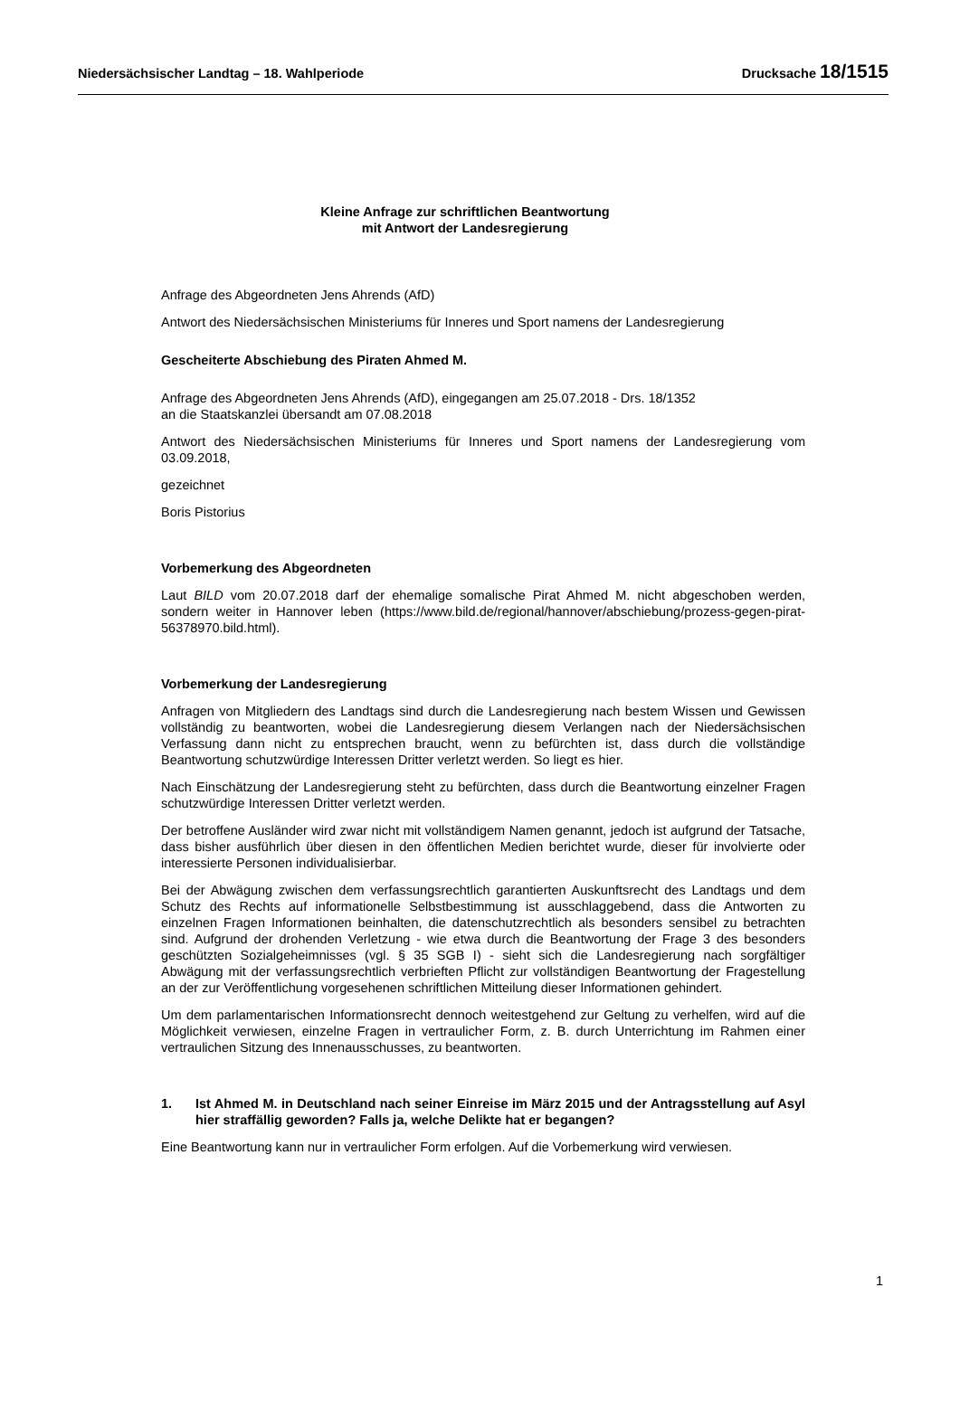Niedersächsischer Landtag – 18. Wahlperiode Drucksache 18/1515
Kleine Anfrage zur schriftlichen Beantwortung
mit Antwort der Landesregierung
Anfrage des Abgeordneten Jens Ahrends (AfD)
Antwort des Niedersächsischen Ministeriums für Inneres und Sport namens der Landesregierung
Gescheiterte Abschiebung des Piraten Ahmed M.
Anfrage des Abgeordneten Jens Ahrends (AfD), eingegangen am 25.07.2018 - Drs. 18/1352
an die Staatskanzlei übersandt am 07.08.2018
Antwort des Niedersächsischen Ministeriums für Inneres und Sport namens der Landesregierung vom 03.09.2018,
gezeichnet
Boris Pistorius
Vorbemerkung des Abgeordneten
Laut BILD vom 20.07.2018 darf der ehemalige somalische Pirat Ahmed M. nicht abgeschoben werden, sondern weiter in Hannover leben (https://www.bild.de/regional/hannover/abschiebung/prozess-gegen-pirat-56378970.bild.html).
Vorbemerkung der Landesregierung
Anfragen von Mitgliedern des Landtags sind durch die Landesregierung nach bestem Wissen und Gewissen vollständig zu beantworten, wobei die Landesregierung diesem Verlangen nach der Niedersächsischen Verfassung dann nicht zu entsprechen braucht, wenn zu befürchten ist, dass durch die vollständige Beantwortung schutzwürdige Interessen Dritter verletzt werden. So liegt es hier.
Nach Einschätzung der Landesregierung steht zu befürchten, dass durch die Beantwortung einzelner Fragen schutzwürdige Interessen Dritter verletzt werden.
Der betroffene Ausländer wird zwar nicht mit vollständigem Namen genannt, jedoch ist aufgrund der Tatsache, dass bisher ausführlich über diesen in den öffentlichen Medien berichtet wurde, dieser für involvierte oder interessierte Personen individualisierbar.
Bei der Abwägung zwischen dem verfassungsrechtlich garantierten Auskunftsrecht des Landtags und dem Schutz des Rechts auf informationelle Selbstbestimmung ist ausschlaggebend, dass die Antworten zu einzelnen Fragen Informationen beinhalten, die datenschutzrechtlich als besonders sensibel zu betrachten sind. Aufgrund der drohenden Verletzung - wie etwa durch die Beantwortung der Frage 3 des besonders geschützten Sozialgeheimnisses (vgl. § 35 SGB I) - sieht sich die Landesregierung nach sorgfältiger Abwägung mit der verfassungsrechtlich verbrieften Pflicht zur vollständigen Beantwortung der Fragestellung an der zur Veröffentlichung vorgesehenen schriftlichen Mitteilung dieser Informationen gehindert.
Um dem parlamentarischen Informationsrecht dennoch weitestgehend zur Geltung zu verhelfen, wird auf die Möglichkeit verwiesen, einzelne Fragen in vertraulicher Form, z. B. durch Unterrichtung im Rahmen einer vertraulichen Sitzung des Innenausschusses, zu beantworten.
1. Ist Ahmed M. in Deutschland nach seiner Einreise im März 2015 und der Antragsstellung auf Asyl hier straffällig geworden? Falls ja, welche Delikte hat er begangen?
Eine Beantwortung kann nur in vertraulicher Form erfolgen. Auf die Vorbemerkung wird verwiesen.
1